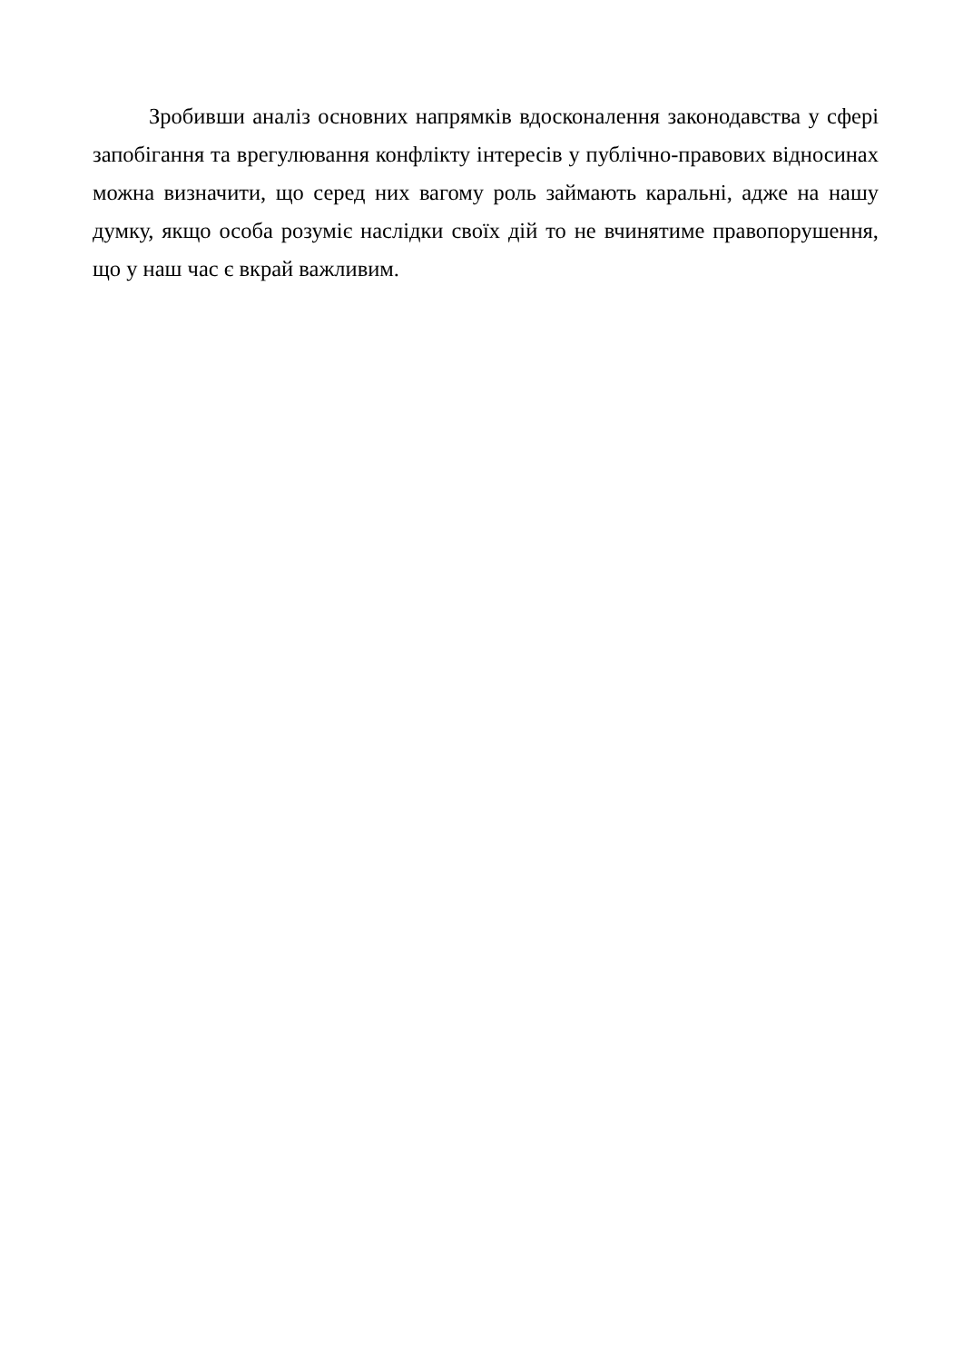Зробивши аналіз основних напрямків вдосконалення законодавства у сфері запобігання та врегулювання конфлікту інтересів у публічно-правових відносинах можна визначити, що серед них вагому роль займають каральні, адже на нашу думку, якщо особа розуміє наслідки своїх дій то не вчинятиме правопорушення, що у наш час є вкрай важливим.